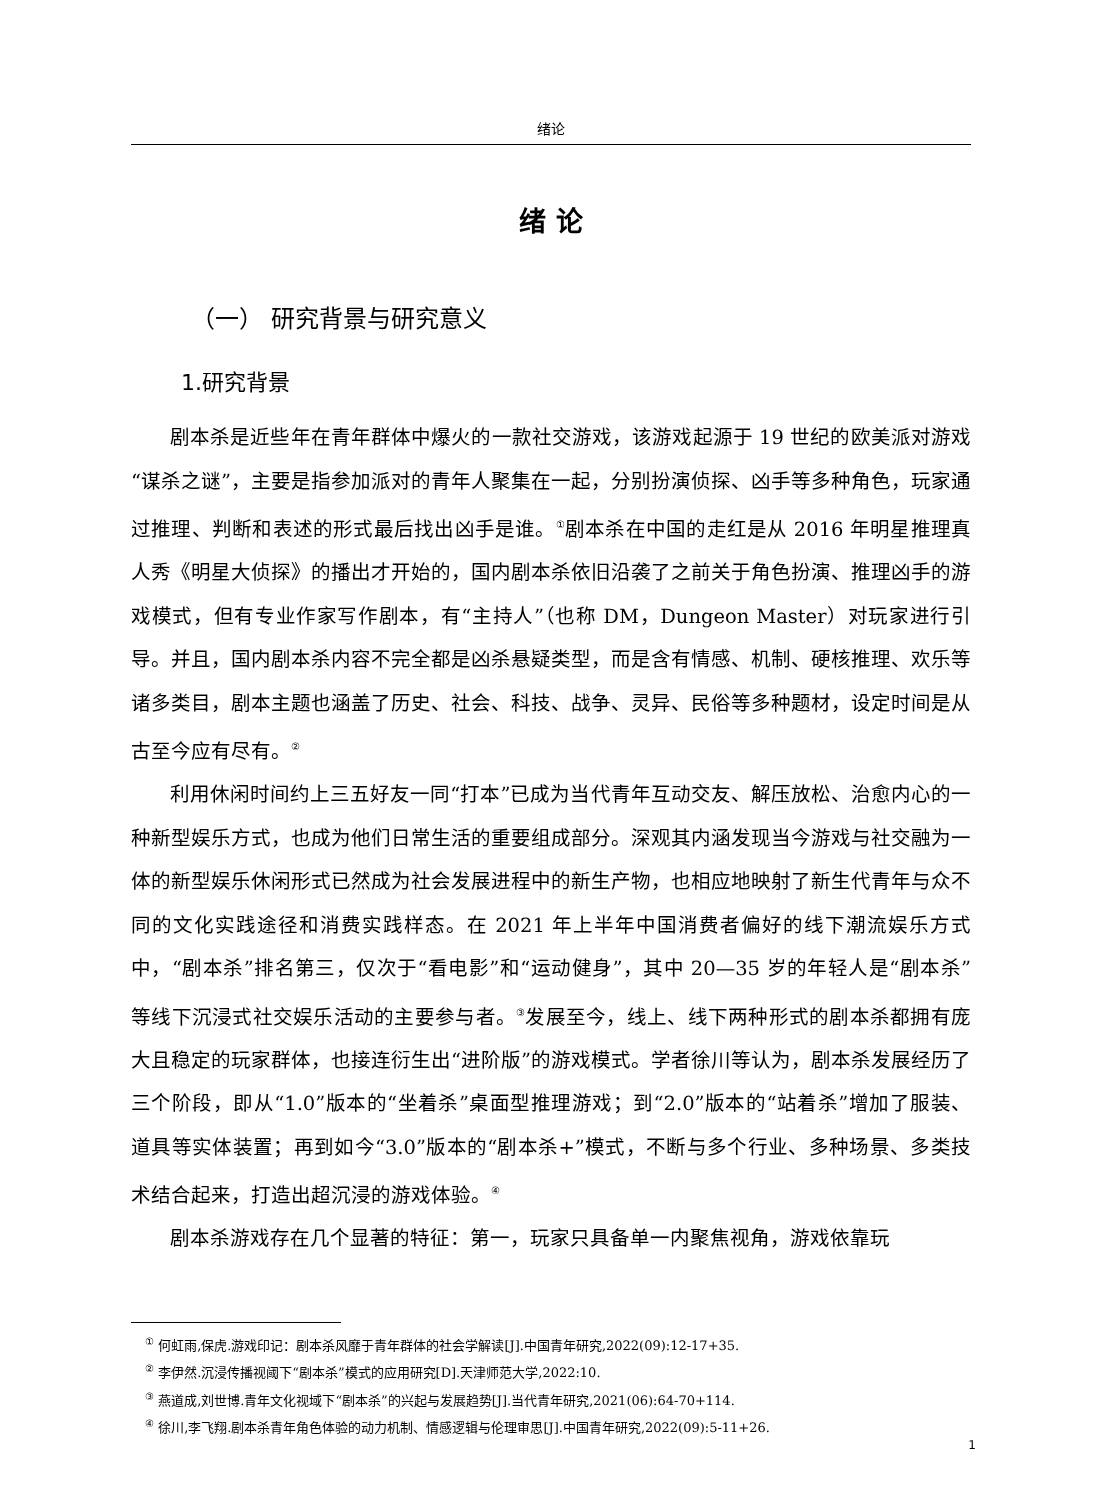绪论
绪 论
（一） 研究背景与研究意义
1.研究背景
剧本杀是近些年在青年群体中爆火的一款社交游戏，该游戏起源于 19 世纪的欧美派对游戏“谋杀之谜”，主要是指参加派对的青年人聚集在一起，分别扮演侦探、凶手等多种角色，玩家通过推理、判断和表述的形式最后找出凶手是谁。<sup>①</sup>剧本杀在中国的走红是从 2016 年明星推理真人秀《明星大侦探》的播出才开始的，国内剧本杀依旧沿袭了之前关于角色扮演、推理凶手的游戏模式，但有专业作家写作剧本，有“主持人”（也称 DM，Dungeon Master）对玩家进行引导。并且，国内剧本杀内容不完全都是凶杀悬疑类型，而是含有情感、机制、硬核推理、欢乐等诸多类目，剧本主题也涵盖了历史、社会、科技、战争、灵异、民俗等多种题材，设定时间是从古至今应有尽有。<sup>②</sup>
利用休闲时间约上三五好友一同“打本”已成为当代青年互动交友、解压放松、治愈内心的一种新型娱乐方式，也成为他们日常生活的重要组成部分。深观其内涵发现当今游戏与社交融为一体的新型娱乐休闲形式已然成为社会发展进程中的新生产物，也相应地映射了新生代青年与众不同的文化实践途径和消费实践样态。在 2021 年上半年中国消费者偏好的线下潮流娱乐方式中，“剧本杀”排名第三，仅次于“看电影”和“运动健身”，其中 20—35 岁的年轻人是“剧本杀”等线下沉浸式社交娱乐活动的主要参与者。<sup>③</sup>发展至今，线上、线下两种形式的剧本杀都拥有庞大且稳定的玩家群体，也接连衍生出“进阶版”的游戏模式。学者徐川等认为，剧本杀发展经历了三个阶段，即从“1.0”版本的“坐着杀”桌面型推理游戏；到“2.0”版本的“站着杀”增加了服装、道具等实体装置；再到如今“3.0”版本的“剧本杀+”模式，不断与多个行业、多种场景、多类技术结合起来，打造出超沉浸的游戏体验。<sup>④</sup>
剧本杀游戏存在几个显著的特征：第一，玩家只具备单一内聚焦视角，游戏依靠玩
<sup>①</sup> 何虹雨,保虎.游戏印记：剧本杀风靡于青年群体的社会学解读[J].中国青年研究,2022(09):12-17+35.
<sup>②</sup> 李伊然.沉浸传播视阈下“剧本杀”模式的应用研究[D].天津师范大学,2022:10.
<sup>③</sup> 燕道成,刘世博.青年文化视域下“剧本杀”的兴起与发展趋势[J].当代青年研究,2021(06):64-70+114.
<sup>④</sup> 徐川,李飞翔.剧本杀青年角色体验的动力机制、情感逻辑与伦理审思[J].中国青年研究,2022(09):5-11+26.
1